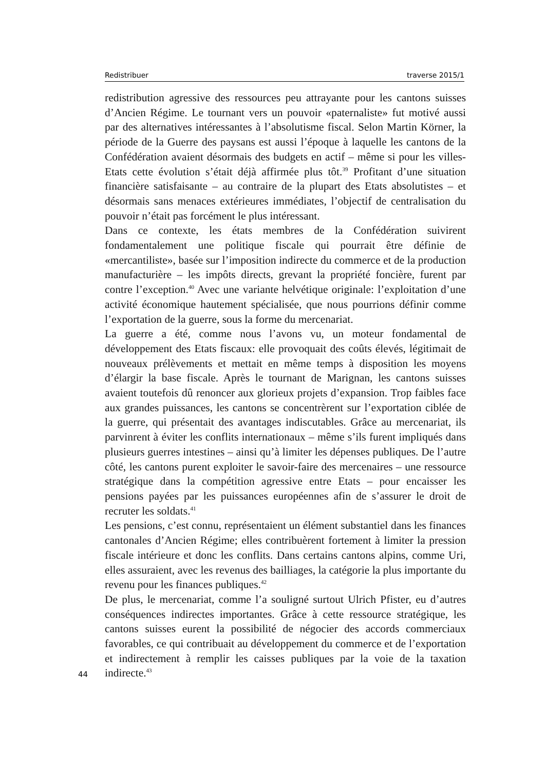Redistribuer traverse 2015/1
redistribution agressive des ressources peu attrayante pour les cantons suisses d’Ancien Régime. Le tournant vers un pouvoir «paternaliste» fut motivé aussi par des alternatives intéressantes à l’absolutisme fiscal. Selon Martin Körner, la période de la Guerre des paysans est aussi l’époque à laquelle les cantons de la Confédération avaient désormais des budgets en actif – même si pour les villes-Etats cette évolution s’était déjà affirmée plus tôt.<sup>39</sup> Profitant d’une situation financière satisfaisante – au contraire de la plupart des Etats absolutistes – et désormais sans menaces extérieures immédiates, l’objectif de centralisation du pouvoir n’était pas forcément le plus intéressant.
Dans ce contexte, les états membres de la Confédération suivirent fondamentalement une politique fiscale qui pourrait être définie de «mercantiliste», basée sur l’imposition indirecte du commerce et de la production manufacturière – les impôts directs, grevant la propriété foncière, furent par contre l’exception.<sup>40</sup> Avec une variante helvétique originale: l’exploitation d’une activité économique hautement spécialisée, que nous pourrions définir comme l’exportation de la guerre, sous la forme du mercenariat.
La guerre a été, comme nous l’avons vu, un moteur fondamental de développement des Etats fiscaux: elle provoquait des coûts élevés, légitimait de nouveaux prélèvements et mettait en même temps à disposition les moyens d’élargir la base fiscale. Après le tournant de Marignan, les cantons suisses avaient toutefois dû renoncer aux glorieux projets d’expansion. Trop faibles face aux grandes puissances, les cantons se concentrèrent sur l’exportation ciblée de la guerre, qui présentait des avantages indiscutables. Grâce au mercenariat, ils parvinrent à éviter les conflits internationaux – même s’ils furent impliqués dans plusieurs guerres intestines – ainsi qu’à limiter les dépenses publiques. De l’autre côté, les cantons purent exploiter le savoir-faire des mercenaires – une ressource stratégique dans la compétition agressive entre Etats – pour encaisser les pensions payées par les puissances européennes afin de s’assurer le droit de recruter les soldats.<sup>41</sup>
Les pensions, c’est connu, représentaient un élément substantiel dans les finances cantonales d’Ancien Régime; elles contribuèrent fortement à limiter la pression fiscale intérieure et donc les conflits. Dans certains cantons alpins, comme Uri, elles assuraient, avec les revenus des bailliages, la catégorie la plus importante du revenu pour les finances publiques.<sup>42</sup>
De plus, le mercenariat, comme l’a souligné surtout Ulrich Pfister, eu d’autres conséquences indirectes importantes. Grâce à cette ressource stratégique, les cantons suisses eurent la possibilité de négocier des accords commerciaux favorables, ce qui contribuait au développement du commerce et de l’exportation et indirectement à remplir les caisses publiques par la voie de la taxation indirecte.<sup>43</sup>
44